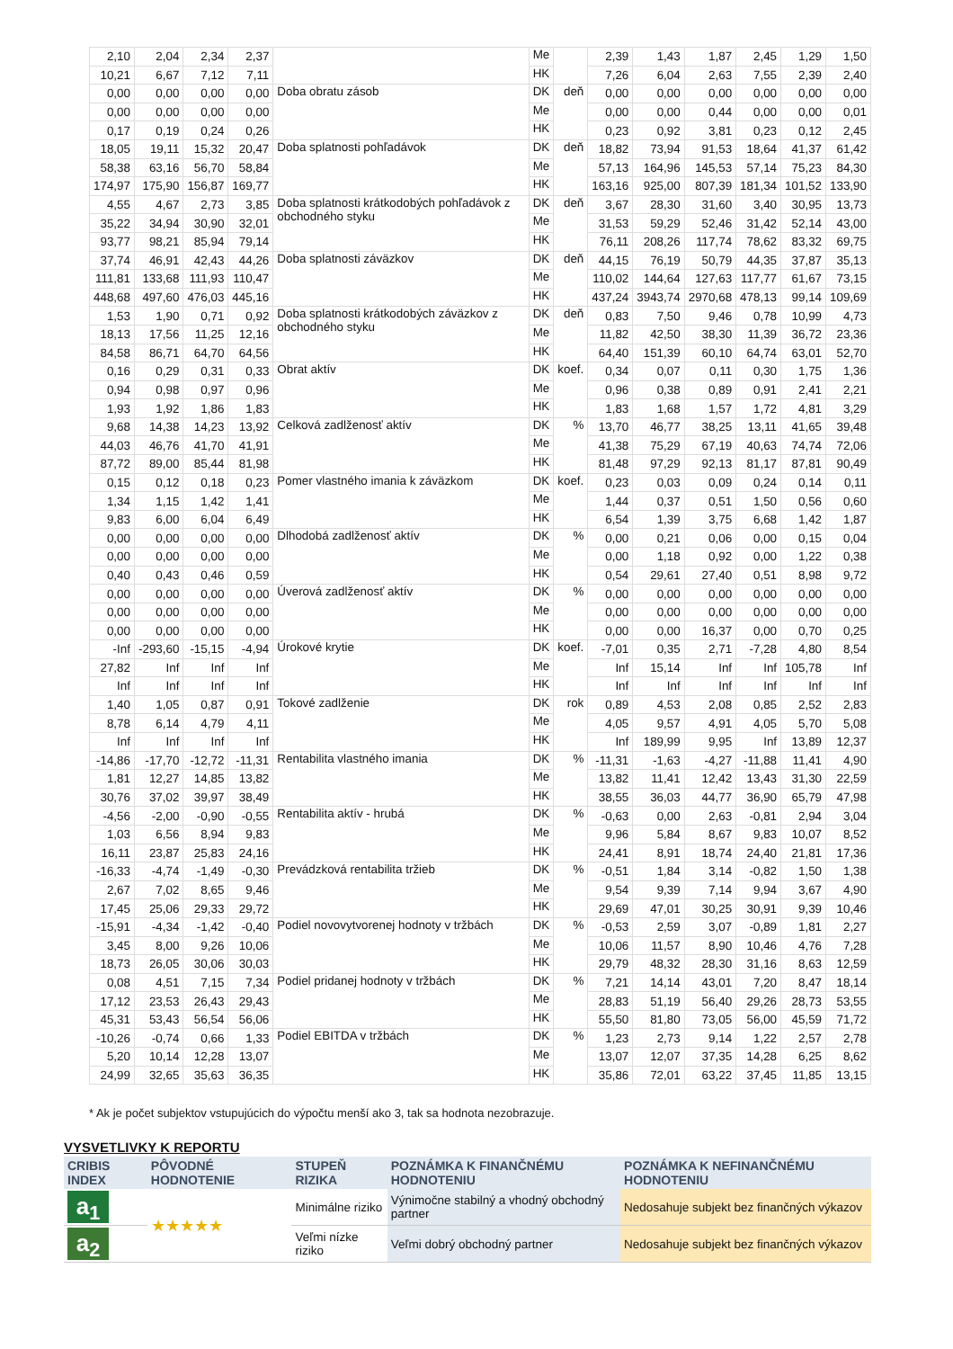| 2,10 | 2,04 | 2,34 | 2,37 | | Me | | 2,39 | 1,43 | 1,87 | 2,45 | 1,29 | 1,50 |
| 10,21 | 6,67 | 7,12 | 7,11 | | HK | | 7,26 | 6,04 | 2,63 | 7,55 | 2,39 | 2,40 |
| 0,00 | 0,00 | 0,00 | 0,00 | Doba obratu zásob | DK | deň | 0,00 | 0,00 | 0,00 | 0,00 | 0,00 | 0,00 |
| 0,00 | 0,00 | 0,00 | 0,00 | | Me | | 0,00 | 0,00 | 0,44 | 0,00 | 0,00 | 0,01 |
| 0,17 | 0,19 | 0,24 | 0,26 | | HK | | 0,23 | 0,92 | 3,81 | 0,23 | 0,12 | 2,45 |
| 18,05 | 19,11 | 15,32 | 20,47 | Doba splatnosti pohľadávok | DK | deň | 18,82 | 73,94 | 91,53 | 18,64 | 41,37 | 61,42 |
| 58,38 | 63,16 | 56,70 | 58,84 | | Me | | 57,13 | 164,96 | 145,53 | 57,14 | 75,23 | 84,30 |
| 174,97 | 175,90 | 156,87 | 169,77 | | HK | | 163,16 | 925,00 | 807,39 | 181,34 | 101,52 | 133,90 |
| 4,55 | 4,67 | 2,73 | 3,85 | Doba splatnosti krátkodobých pohľadávok z obchodného styku | DK | deň | 3,67 | 28,30 | 31,60 | 3,40 | 30,95 | 13,73 |
| 35,22 | 34,94 | 30,90 | 32,01 | | Me | | 31,53 | 59,29 | 52,46 | 31,42 | 52,14 | 43,00 |
| 93,77 | 98,21 | 85,94 | 79,14 | | HK | | 76,11 | 208,26 | 117,74 | 78,62 | 83,32 | 69,75 |
| 37,74 | 46,91 | 42,43 | 44,26 | Doba splatnosti záväzkov | DK | deň | 44,15 | 76,19 | 50,79 | 44,35 | 37,87 | 35,13 |
| 111,81 | 133,68 | 111,93 | 110,47 | | Me | | 110,02 | 144,64 | 127,63 | 117,77 | 61,67 | 73,15 |
| 448,68 | 497,60 | 476,03 | 445,16 | | HK | | 437,24 | 3943,74 | 2970,68 | 478,13 | 99,14 | 109,69 |
| 1,53 | 1,90 | 0,71 | 0,92 | Doba splatnosti krátkodobých záväzkov z obchodného styku | DK | deň | 0,83 | 7,50 | 9,46 | 0,78 | 10,99 | 4,73 |
| 18,13 | 17,56 | 11,25 | 12,16 | | Me | | 11,82 | 42,50 | 38,30 | 11,39 | 36,72 | 23,36 |
| 84,58 | 86,71 | 64,70 | 64,56 | | HK | | 64,40 | 151,39 | 60,10 | 64,74 | 63,01 | 52,70 |
| 0,16 | 0,29 | 0,31 | 0,33 | Obrat aktív | DK | koef. | 0,34 | 0,07 | 0,11 | 0,30 | 1,75 | 1,36 |
| 0,94 | 0,98 | 0,97 | 0,96 | | Me | | 0,96 | 0,38 | 0,89 | 0,91 | 2,41 | 2,21 |
| 1,93 | 1,92 | 1,86 | 1,83 | | HK | | 1,83 | 1,68 | 1,57 | 1,72 | 4,81 | 3,29 |
| 9,68 | 14,38 | 14,23 | 13,92 | Celková zadlženosť aktív | DK | % | 13,70 | 46,77 | 38,25 | 13,11 | 41,65 | 39,48 |
| 44,03 | 46,76 | 41,70 | 41,91 | | Me | | 41,38 | 75,29 | 67,19 | 40,63 | 74,74 | 72,06 |
| 87,72 | 89,00 | 85,44 | 81,98 | | HK | | 81,48 | 97,29 | 92,13 | 81,17 | 87,81 | 90,49 |
| 0,15 | 0,12 | 0,18 | 0,23 | Pomer vlastného imania k záväzkom | DK | koef. | 0,23 | 0,03 | 0,09 | 0,24 | 0,14 | 0,11 |
| 1,34 | 1,15 | 1,42 | 1,41 | | Me | | 1,44 | 0,37 | 0,51 | 1,50 | 0,56 | 0,60 |
| 9,83 | 6,00 | 6,04 | 6,49 | | HK | | 6,54 | 1,39 | 3,75 | 6,68 | 1,42 | 1,87 |
| 0,00 | 0,00 | 0,00 | 0,00 | Dlhodobá zadlženosť aktív | DK | % | 0,00 | 0,21 | 0,06 | 0,00 | 0,15 | 0,04 |
| 0,00 | 0,00 | 0,00 | 0,00 | | Me | | 0,00 | 1,18 | 0,92 | 0,00 | 1,22 | 0,38 |
| 0,40 | 0,43 | 0,46 | 0,59 | | HK | | 0,54 | 29,61 | 27,40 | 0,51 | 8,98 | 9,72 |
| 0,00 | 0,00 | 0,00 | 0,00 | Úverová zadlženosť aktív | DK | % | 0,00 | 0,00 | 0,00 | 0,00 | 0,00 | 0,00 |
| 0,00 | 0,00 | 0,00 | 0,00 | | Me | | 0,00 | 0,00 | 0,00 | 0,00 | 0,00 | 0,00 |
| 0,00 | 0,00 | 0,00 | 0,00 | | HK | | 0,00 | 0,00 | 16,37 | 0,00 | 0,70 | 0,25 |
| -Inf | -293,60 | -15,15 | -4,94 | Úrokové krytie | DK | koef. | -7,01 | 0,35 | 2,71 | -7,28 | 4,80 | 8,54 |
| 27,82 | Inf | Inf | Inf | | Me | | Inf | 15,14 | Inf | Inf | 105,78 | Inf |
| Inf | Inf | Inf | Inf | | HK | | Inf | Inf | Inf | Inf | Inf | Inf |
| 1,40 | 1,05 | 0,87 | 0,91 | Tokové zadlženie | DK | rok | 0,89 | 4,53 | 2,08 | 0,85 | 2,52 | 2,83 |
| 8,78 | 6,14 | 4,79 | 4,11 | | Me | | 4,05 | 9,57 | 4,91 | 4,05 | 5,70 | 5,08 |
| Inf | Inf | Inf | Inf | | HK | | Inf | 189,99 | 9,95 | Inf | 13,89 | 12,37 |
| -14,86 | -17,70 | -12,72 | -11,31 | Rentabilita vlastného imania | DK | % | -11,31 | -1,63 | -4,27 | -11,88 | 11,41 | 4,90 |
| 1,81 | 12,27 | 14,85 | 13,82 | | Me | | 13,82 | 11,41 | 12,42 | 13,43 | 31,30 | 22,59 |
| 30,76 | 37,02 | 39,97 | 38,49 | | HK | | 38,55 | 36,03 | 44,77 | 36,90 | 65,79 | 47,98 |
| -4,56 | -2,00 | -0,90 | -0,55 | Rentabilita aktív - hrubá | DK | % | -0,63 | 0,00 | 2,63 | -0,81 | 2,94 | 3,04 |
| 1,03 | 6,56 | 8,94 | 9,83 | | Me | | 9,96 | 5,84 | 8,67 | 9,83 | 10,07 | 8,52 |
| 16,11 | 23,87 | 25,83 | 24,16 | | HK | | 24,41 | 8,91 | 18,74 | 24,40 | 21,81 | 17,36 |
| -16,33 | -4,74 | -1,49 | -0,30 | Prevádzková rentabilita tržieb | DK | % | -0,51 | 1,84 | 3,14 | -0,82 | 1,50 | 1,38 |
| 2,67 | 7,02 | 8,65 | 9,46 | | Me | | 9,54 | 9,39 | 7,14 | 9,94 | 3,67 | 4,90 |
| 17,45 | 25,06 | 29,33 | 29,72 | | HK | | 29,69 | 47,01 | 30,25 | 30,91 | 9,39 | 10,46 |
| -15,91 | -4,34 | -1,42 | -0,40 | Podiel novovytvorenej hodnoty v tržbách | DK | % | -0,53 | 2,59 | 3,07 | -0,89 | 1,81 | 2,27 |
| 3,45 | 8,00 | 9,26 | 10,06 | | Me | | 10,06 | 11,57 | 8,90 | 10,46 | 4,76 | 7,28 |
| 18,73 | 26,05 | 30,06 | 30,03 | | HK | | 29,79 | 48,32 | 28,30 | 31,16 | 8,63 | 12,59 |
| 0,08 | 4,51 | 7,15 | 7,34 | Podiel pridanej hodnoty v tržbách | DK | % | 7,21 | 14,14 | 43,01 | 7,20 | 8,47 | 18,14 |
| 17,12 | 23,53 | 26,43 | 29,43 | | Me | | 28,83 | 51,19 | 56,40 | 29,26 | 28,73 | 53,55 |
| 45,31 | 53,43 | 56,54 | 56,06 | | HK | | 55,50 | 81,80 | 73,05 | 56,00 | 45,59 | 71,72 |
| -10,26 | -0,74 | 0,66 | 1,33 | Podiel EBITDA v tržbách | DK | % | 1,23 | 2,73 | 9,14 | 1,22 | 2,57 | 2,78 |
| 5,20 | 10,14 | 12,28 | 13,07 | | Me | | 13,07 | 12,07 | 37,35 | 14,28 | 6,25 | 8,62 |
| 24,99 | 32,65 | 35,63 | 36,35 | | HK | | 35,86 | 72,01 | 63,22 | 37,45 | 11,85 | 13,15 |
* Ak je počet subjektov vstupujúcich do výpočtu menší ako 3, tak sa hodnota nezobrazuje.
VYSVETLIVKY K REPORTU
| CRIBIS INDEX | PÔVODNÉ HODNOTENIE | STUPEŇ RIZIKA | POZNÁMKA K FINANČNÉMU HODNOTENIU | POZNÁMKA K NEFINANČNÉMU HODNOTENIU |
| --- | --- | --- | --- | --- |
| a<sub>1</sub> | ★★★★★ | Minimálne riziko | Výnimočne stabilný a vhodný obchodný partner | Nedosahuje subjekt bez finančných výkazov |
| a<sub>2</sub> | | Veľmi nízke riziko | Veľmi dobrý obchodný partner | Nedosahuje subjekt bez finančných výkazov |